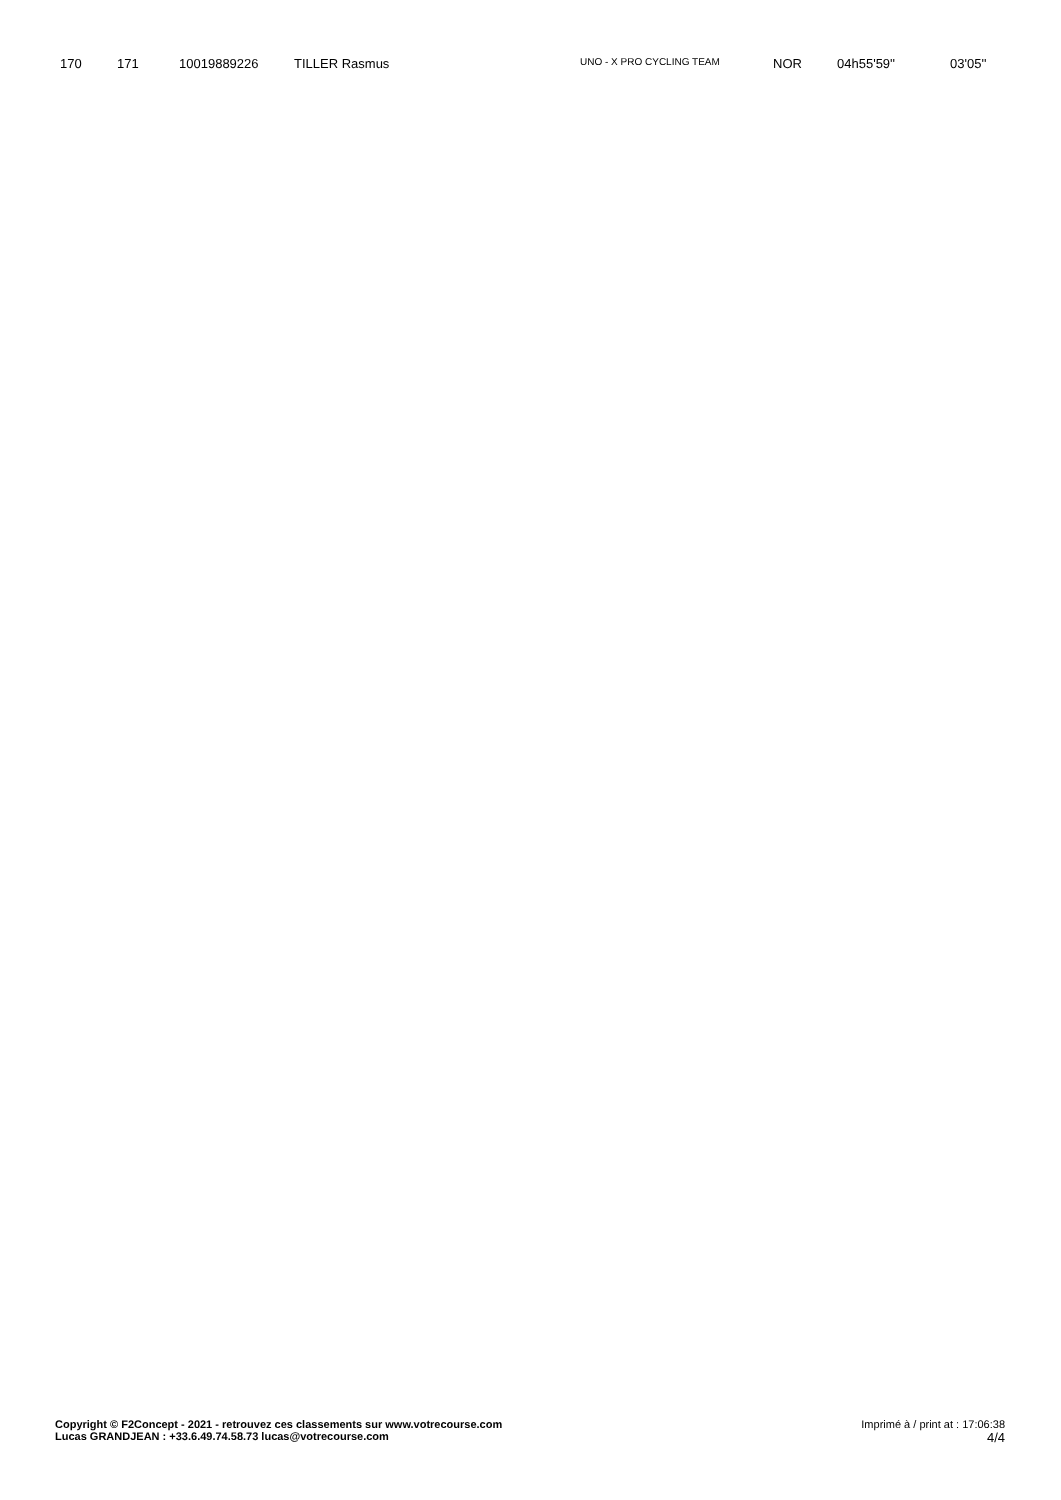| 170 | 171 | 10019889226 | TILLER Rasmus | UNO - X PRO CYCLING TEAM | NOR | 04h55'59'' | 03'05'' |
Copyright © F2Concept - 2021 - retrouvez ces classements sur www.votrecourse.com
Lucas GRANDJEAN : +33.6.49.74.58.73 lucas@votrecourse.com
Imprimé à / print at : 17:06:38
4/4